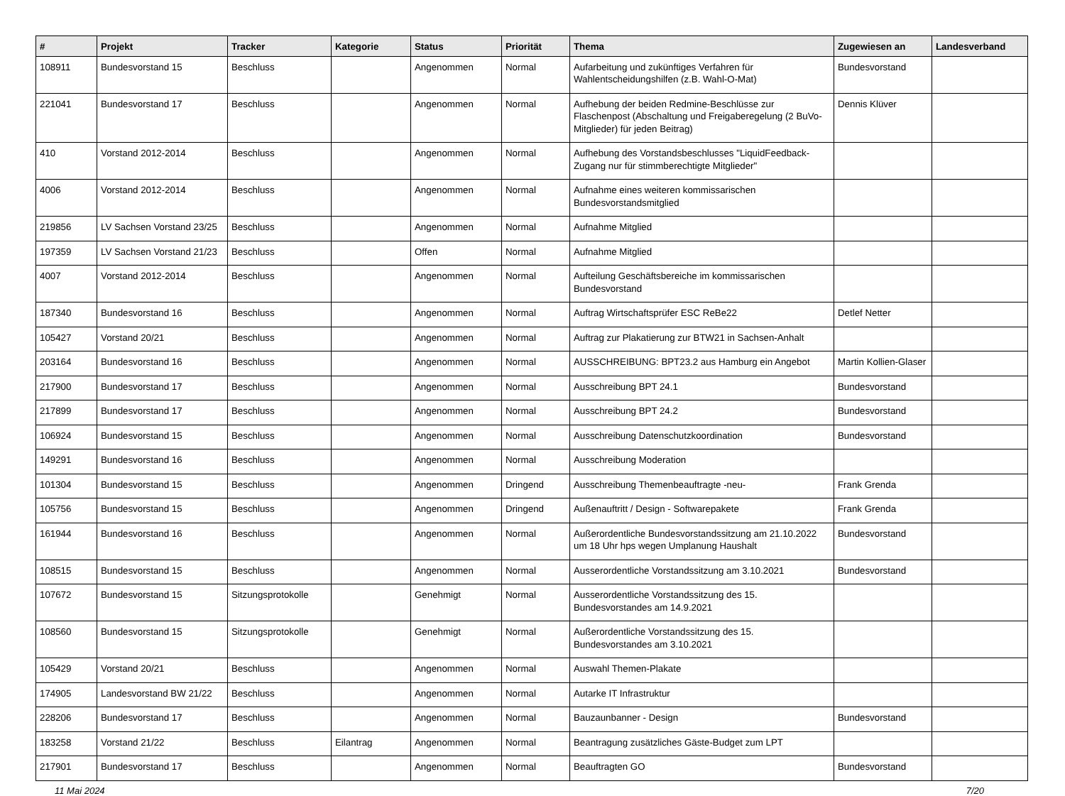| # | Projekt | Tracker | Kategorie | Status | Priorität | Thema | Zugewiesen an | Landesverband |
| --- | --- | --- | --- | --- | --- | --- | --- | --- |
| 108911 | Bundesvorstand 15 | Beschluss | | Angenommen | Normal | Aufarbeitung und zukünftiges Verfahren für Wahlentscheidungshilfen (z.B. Wahl-O-Mat) | Bundesvorstand | |
| 221041 | Bundesvorstand 17 | Beschluss | | Angenommen | Normal | Aufhebung der beiden Redmine-Beschlüsse zur Flaschenpost (Abschaltung und Freigaberegelung (2 BuVo-Mitglieder) für jeden Beitrag) | Dennis Klüver | |
| 410 | Vorstand 2012-2014 | Beschluss | | Angenommen | Normal | Aufhebung des Vorstandsbeschlusses "LiquidFeedback-Zugang nur für stimmberechtigte Mitglieder" | | |
| 4006 | Vorstand 2012-2014 | Beschluss | | Angenommen | Normal | Aufnahme eines weiteren kommissarischen Bundesvorstandsmitglied | | |
| 219856 | LV Sachsen Vorstand 23/25 | Beschluss | | Angenommen | Normal | Aufnahme Mitglied | | |
| 197359 | LV Sachsen Vorstand 21/23 | Beschluss | | Offen | Normal | Aufnahme Mitglied | | |
| 4007 | Vorstand 2012-2014 | Beschluss | | Angenommen | Normal | Aufteilung Geschäftsbereiche im kommissarischen Bundesvorstand | | |
| 187340 | Bundesvorstand 16 | Beschluss | | Angenommen | Normal | Auftrag Wirtschaftsprüfer ESC ReBe22 | Detlef Netter | |
| 105427 | Vorstand 20/21 | Beschluss | | Angenommen | Normal | Auftrag zur Plakatierung zur BTW21 in Sachsen-Anhalt | | |
| 203164 | Bundesvorstand 16 | Beschluss | | Angenommen | Normal | AUSSCHREIBUNG: BPT23.2 aus Hamburg ein Angebot | Martin Kollien-Glaser | |
| 217900 | Bundesvorstand 17 | Beschluss | | Angenommen | Normal | Ausschreibung BPT 24.1 | Bundesvorstand | |
| 217899 | Bundesvorstand 17 | Beschluss | | Angenommen | Normal | Ausschreibung BPT 24.2 | Bundesvorstand | |
| 106924 | Bundesvorstand 15 | Beschluss | | Angenommen | Normal | Ausschreibung Datenschutzkoordination | Bundesvorstand | |
| 149291 | Bundesvorstand 16 | Beschluss | | Angenommen | Normal | Ausschreibung Moderation | | |
| 101304 | Bundesvorstand 15 | Beschluss | | Angenommen | Dringend | Ausschreibung Themenbeauftragte -neu- | Frank Grenda | |
| 105756 | Bundesvorstand 15 | Beschluss | | Angenommen | Dringend | Außenauftritt / Design - Softwarepakete | Frank Grenda | |
| 161944 | Bundesvorstand 16 | Beschluss | | Angenommen | Normal | Außerordentliche Bundesvorstandssitzung am 21.10.2022 um 18 Uhr hps wegen Umplanung Haushalt | Bundesvorstand | |
| 108515 | Bundesvorstand 15 | Beschluss | | Angenommen | Normal | Ausserordentliche Vorstandssitzung am 3.10.2021 | Bundesvorstand | |
| 107672 | Bundesvorstand 15 | Sitzungsprotokolle | | Genehmigt | Normal | Ausserordentliche Vorstandssitzung des 15. Bundesvorstandes am 14.9.2021 | | |
| 108560 | Bundesvorstand 15 | Sitzungsprotokolle | | Genehmigt | Normal | Außerordentliche Vorstandssitzung des 15. Bundesvorstandes am 3.10.2021 | | |
| 105429 | Vorstand 20/21 | Beschluss | | Angenommen | Normal | Auswahl Themen-Plakate | | |
| 174905 | Landesvorstand BW 21/22 | Beschluss | | Angenommen | Normal | Autarke IT Infrastruktur | | |
| 228206 | Bundesvorstand 17 | Beschluss | | Angenommen | Normal | Bauzaunbanner - Design | Bundesvorstand | |
| 183258 | Vorstand 21/22 | Beschluss | Eilantrag | Angenommen | Normal | Beantragung zusätzliches Gäste-Budget zum LPT | | |
| 217901 | Bundesvorstand 17 | Beschluss | | Angenommen | Normal | Beauftragten GO | Bundesvorstand | |
11 Mai 2024 7/20